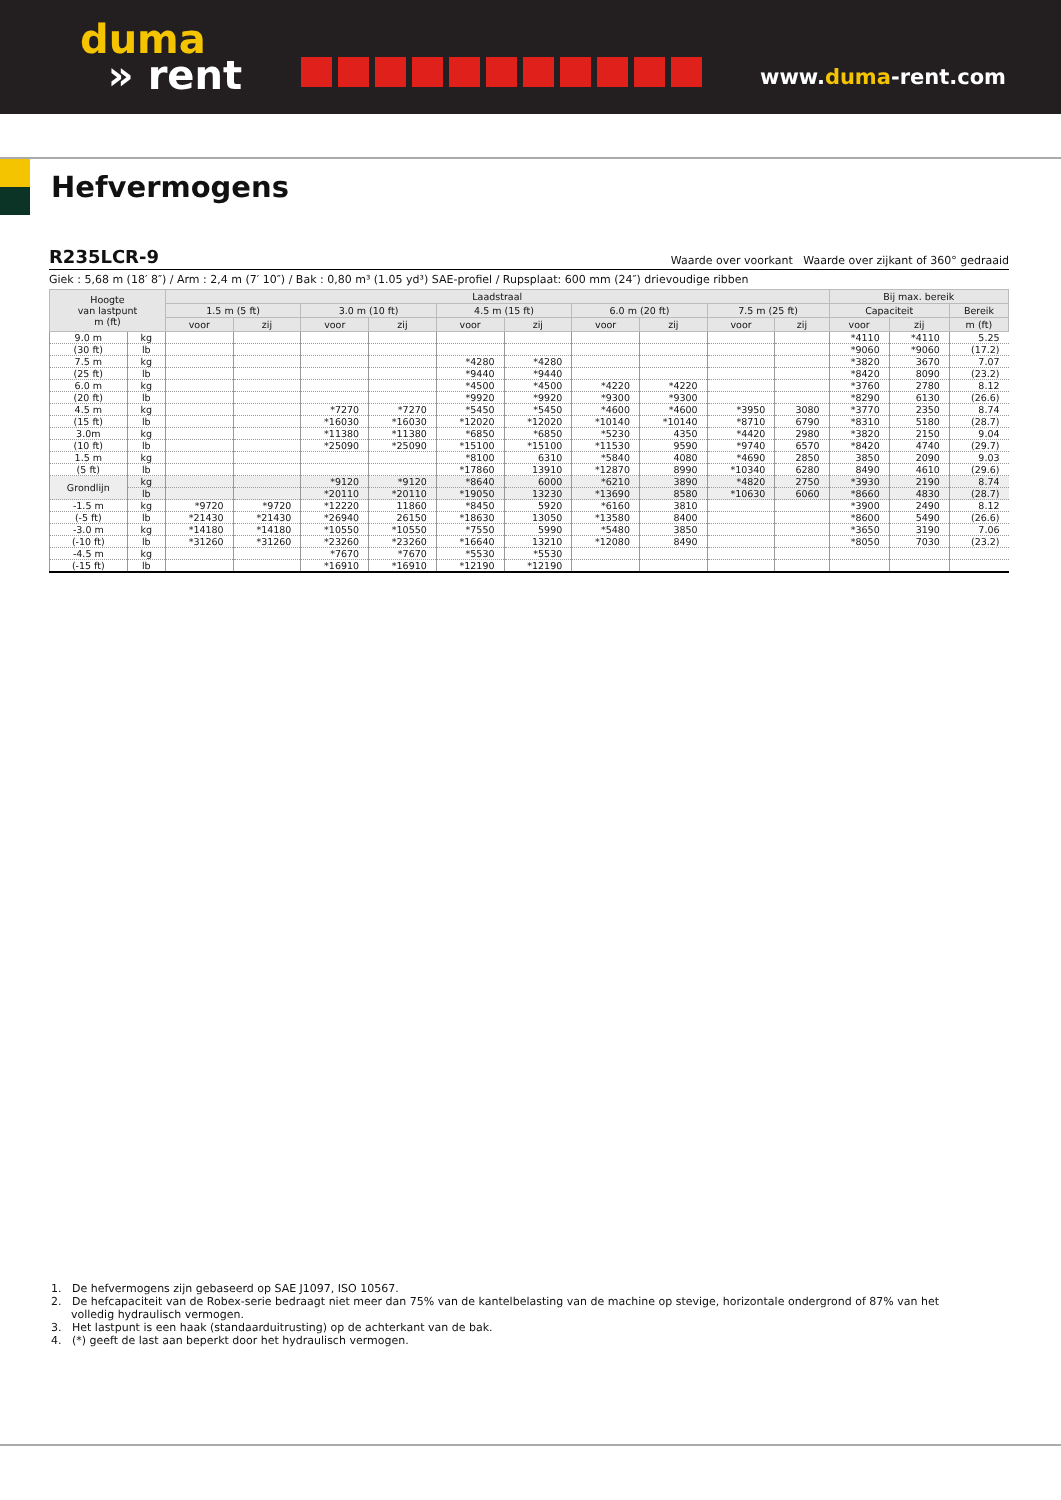duma
» rent
www.duma-rent.com
Hefvermogens
R235LCR-9 Waarde over voorkant Waarde over zijkant of 360° gedraaid
Giek : 5,68 m (18′ 8″) / Arm : 2,4 m (7′ 10″) / Bak : 0,80 m³ (1.05 yd³) SAE-profiel / Rupsplaat: 600 mm (24″) drievoudige ribben
| Hoogte van lastpunt m (ft) | | Laadstraal | | | | | | | | | | Bij max. bereik | | |
| --- | --- | --- | --- | --- | --- | --- | --- | --- | --- | --- | --- | --- | --- | --- |
| | | 1.5 m (5 ft) | | 3.0 m (10 ft) | | 4.5 m (15 ft) | | 6.0 m (20 ft) | | 7.5 m (25 ft) | | Capaciteit | | Bereik |
| | | voor | zij | voor | zij | voor | zij | voor | zij | voor | zij | voor | zij | m (ft) |
| 9.0 m | kg | | | | | | | | | | | *4110 | *4110 | 5.25 |
| (30 ft) | lb | | | | | | | | | | | *9060 | *9060 | (17.2) |
| 7.5 m | kg | | | | | *4280 | *4280 | | | | | *3820 | 3670 | 7.07 |
| (25 ft) | lb | | | | | *9440 | *9440 | | | | | *8420 | 8090 | (23.2) |
| 6.0 m | kg | | | | | *4500 | *4500 | *4220 | *4220 | | | *3760 | 2780 | 8.12 |
| (20 ft) | lb | | | | | *9920 | *9920 | *9300 | *9300 | | | *8290 | 6130 | (26.6) |
| 4.5 m | kg | | | *7270 | *7270 | *5450 | *5450 | *4600 | *4600 | *3950 | 3080 | *3770 | 2350 | 8.74 |
| (15 ft) | lb | | | *16030 | *16030 | *12020 | *12020 | *10140 | *10140 | *8710 | 6790 | *8310 | 5180 | (28.7) |
| 3.0m | kg | | | *11380 | *11380 | *6850 | *6850 | *5230 | 4350 | *4420 | 2980 | *3820 | 2150 | 9.04 |
| (10 ft) | lb | | | *25090 | *25090 | *15100 | *15100 | *11530 | 9590 | *9740 | 6570 | *8420 | 4740 | (29.7) |
| 1.5 m | kg | | | | | *8100 | 6310 | *5840 | 4080 | *4690 | 2850 | 3850 | 2090 | 9.03 |
| (5 ft) | lb | | | | | *17860 | 13910 | *12870 | 8990 | *10340 | 6280 | 8490 | 4610 | (29.6) |
| Grondlijn | kg | | | *9120 | *9120 | *8640 | 6000 | *6210 | 3890 | *4820 | 2750 | *3930 | 2190 | 8.74 |
| | lb | | | *20110 | *20110 | *19050 | 13230 | *13690 | 8580 | *10630 | 6060 | *8660 | 4830 | (28.7) |
| -1.5 m | kg | *9720 | *9720 | *12220 | 11860 | *8450 | 5920 | *6160 | 3810 | | | *3900 | 2490 | 8.12 |
| (-5 ft) | lb | *21430 | *21430 | *26940 | 26150 | *18630 | 13050 | *13580 | 8400 | | | *8600 | 5490 | (26.6) |
| -3.0 m | kg | *14180 | *14180 | *10550 | *10550 | *7550 | 5990 | *5480 | 3850 | | | *3650 | 3190 | 7.06 |
| (-10 ft) | lb | *31260 | *31260 | *23260 | *23260 | *16640 | 13210 | *12080 | 8490 | | | *8050 | 7030 | (23.2) |
| -4.5 m | kg | | | *7670 | *7670 | *5530 | *5530 | | | | | | | |
| (-15 ft) | lb | | | *16910 | *16910 | *12190 | *12190 | | | | | | | |
1. De hefvermogens zijn gebaseerd op SAE J1097, ISO 10567.
2. De hefcapaciteit van de Robex-serie bedraagt niet meer dan 75% van de kantelbelasting van de machine op stevige, horizontale ondergrond of 87% van het volledig hydraulisch vermogen.
3. Het lastpunt is een haak (standaarduitrusting) op de achterkant van de bak.
4. (*) geeft de last aan beperkt door het hydraulisch vermogen.